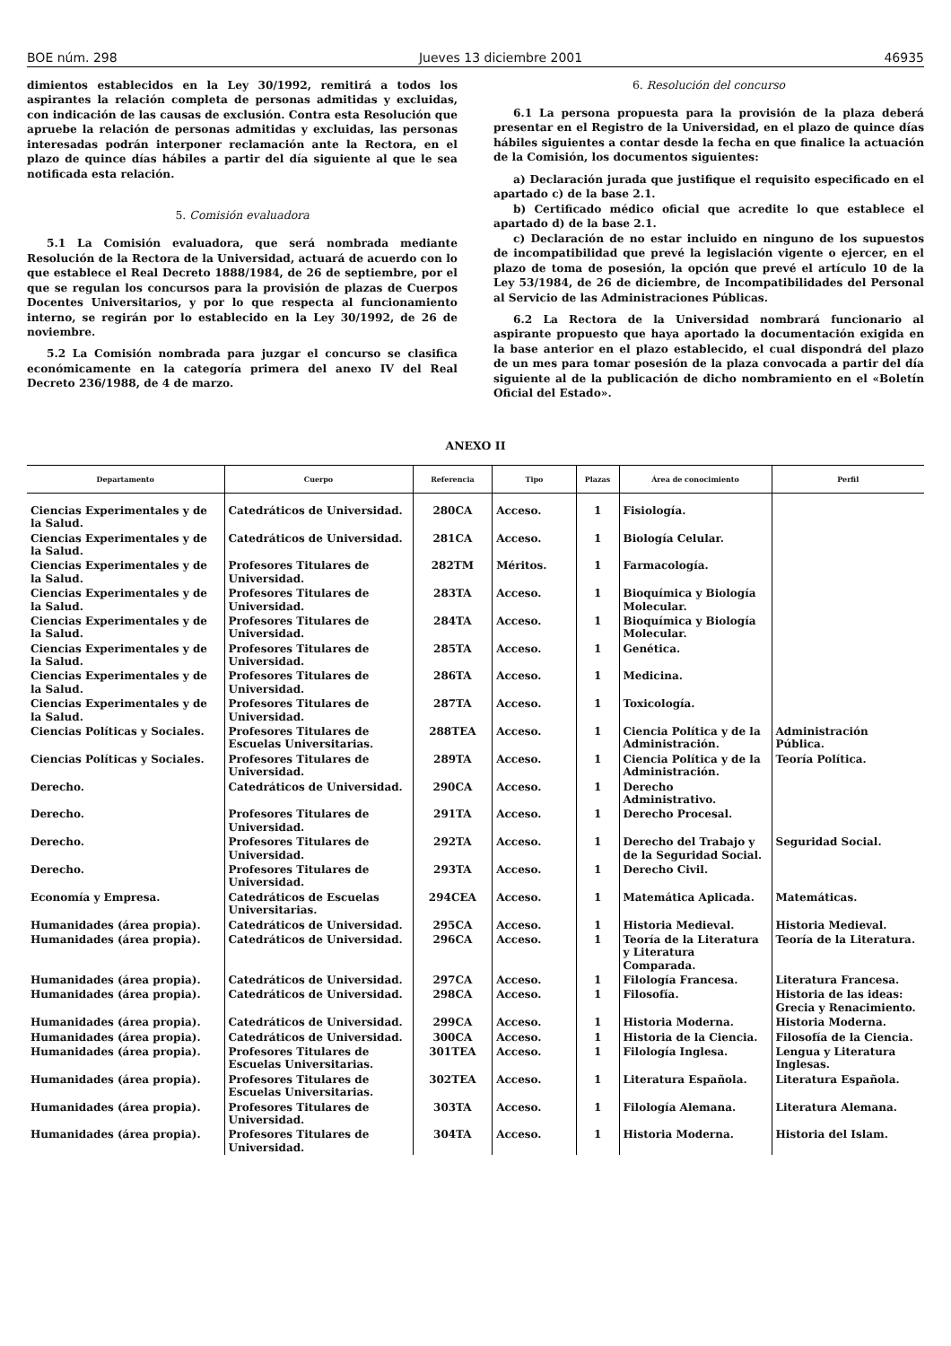BOE núm. 298 Jueves 13 diciembre 2001 46935
dimientos establecidos en la Ley 30/1992, remitirá a todos los aspirantes la relación completa de personas admitidas y excluidas, con indicación de las causas de exclusión. Contra esta Resolución que apruebe la relación de personas admitidas y excluidas, las personas interesadas podrán interponer reclamación ante la Rectora, en el plazo de quince días hábiles a partir del día siguiente al que le sea notificada esta relación.
5. Comisión evaluadora
5.1 La Comisión evaluadora, que será nombrada mediante Resolución de la Rectora de la Universidad, actuará de acuerdo con lo que establece el Real Decreto 1888/1984, de 26 de septiembre, por el que se regulan los concursos para la provisión de plazas de Cuerpos Docentes Universitarios, y por lo que respecta al funcionamiento interno, se regirán por lo establecido en la Ley 30/1992, de 26 de noviembre.
5.2 La Comisión nombrada para juzgar el concurso se clasifica económicamente en la categoría primera del anexo IV del Real Decreto 236/1988, de 4 de marzo.
6. Resolución del concurso
6.1 La persona propuesta para la provisión de la plaza deberá presentar en el Registro de la Universidad, en el plazo de quince días hábiles siguientes a contar desde la fecha en que finalice la actuación de la Comisión, los documentos siguientes:
a) Declaración jurada que justifique el requisito especificado en el apartado c) de la base 2.1.
b) Certificado médico oficial que acredite lo que establece el apartado d) de la base 2.1.
c) Declaración de no estar incluido en ninguno de los supuestos de incompatibilidad que prevé la legislación vigente o ejercer, en el plazo de toma de posesión, la opción que prevé el artículo 10 de la Ley 53/1984, de 26 de diciembre, de Incompatibilidades del Personal al Servicio de las Administraciones Públicas.
6.2 La Rectora de la Universidad nombrará funcionario al aspirante propuesto que haya aportado la documentación exigida en la base anterior en el plazo establecido, el cual dispondrá del plazo de un mes para tomar posesión de la plaza convocada a partir del día siguiente al de la publicación de dicho nombramiento en el «Boletín Oficial del Estado».
ANEXO II
| Departamento | Cuerpo | Referencia | Tipo | Plazas | Área de conocimiento | Perfil |
| --- | --- | --- | --- | --- | --- | --- |
| Ciencias Experimentales y de la Salud. | Catedráticos de Universidad. | 280CA | Acceso. | 1 | Fisiología. | |
| Ciencias Experimentales y de la Salud. | Catedráticos de Universidad. | 281CA | Acceso. | 1 | Biología Celular. | |
| Ciencias Experimentales y de la Salud. | Profesores Titulares de Universidad. | 282TM | Méritos. | 1 | Farmacología. | |
| Ciencias Experimentales y de la Salud. | Profesores Titulares de Universidad. | 283TA | Acceso. | 1 | Bioquímica y Biología Molecular. | |
| Ciencias Experimentales y de la Salud. | Profesores Titulares de Universidad. | 284TA | Acceso. | 1 | Bioquímica y Biología Molecular. | |
| Ciencias Experimentales y de la Salud. | Profesores Titulares de Universidad. | 285TA | Acceso. | 1 | Genética. | |
| Ciencias Experimentales y de la Salud. | Profesores Titulares de Universidad. | 286TA | Acceso. | 1 | Medicina. | |
| Ciencias Experimentales y de la Salud. | Profesores Titulares de Universidad. | 287TA | Acceso. | 1 | Toxicología. | |
| Ciencias Políticas y Sociales. | Profesores Titulares de Escuelas Universitarias. | 288TEA | Acceso. | 1 | Ciencia Política y de la Administración. | Administración Pública. |
| Ciencias Políticas y Sociales. | Profesores Titulares de Universidad. | 289TA | Acceso. | 1 | Ciencia Política y de la Administración. | Teoría Política. |
| Derecho. | Catedráticos de Universidad. | 290CA | Acceso. | 1 | Derecho Administrativo. | |
| Derecho. | Profesores Titulares de Universidad. | 291TA | Acceso. | 1 | Derecho Procesal. | |
| Derecho. | Profesores Titulares de Universidad. | 292TA | Acceso. | 1 | Derecho del Trabajo y de la Seguridad Social. | Seguridad Social. |
| Derecho. | Profesores Titulares de Universidad. | 293TA | Acceso. | 1 | Derecho Civil. | |
| Economía y Empresa. | Catedráticos de Escuelas Universitarias. | 294CEA | Acceso. | 1 | Matemática Aplicada. | Matemáticas. |
| Humanidades (área propia). | Catedráticos de Universidad. | 295CA | Acceso. | 1 | Historia Medieval. | Historia Medieval. |
| Humanidades (área propia). | Catedráticos de Universidad. | 296CA | Acceso. | 1 | Teoría de la Literatura y Literatura Comparada. | Teoría de la Literatura. |
| Humanidades (área propia). | Catedráticos de Universidad. | 297CA | Acceso. | 1 | Filología Francesa. | Literatura Francesa. |
| Humanidades (área propia). | Catedráticos de Universidad. | 298CA | Acceso. | 1 | Filosofía. | Historia de las ideas: Grecia y Renacimiento. |
| Humanidades (área propia). | Catedráticos de Universidad. | 299CA | Acceso. | 1 | Historia Moderna. | Historia Moderna. |
| Humanidades (área propia). | Catedráticos de Universidad. | 300CA | Acceso. | 1 | Historia de la Ciencia. | Filosofía de la Ciencia. |
| Humanidades (área propia). | Profesores Titulares de Escuelas Universitarias. | 301TEA | Acceso. | 1 | Filología Inglesa. | Lengua y Literatura Inglesas. |
| Humanidades (área propia). | Profesores Titulares de Escuelas Universitarias. | 302TEA | Acceso. | 1 | Literatura Española. | Literatura Española. |
| Humanidades (área propia). | Profesores Titulares de Universidad. | 303TA | Acceso. | 1 | Filología Alemana. | Literatura Alemana. |
| Humanidades (área propia). | Profesores Titulares de Universidad. | 304TA | Acceso. | 1 | Historia Moderna. | Historia del Islam. |